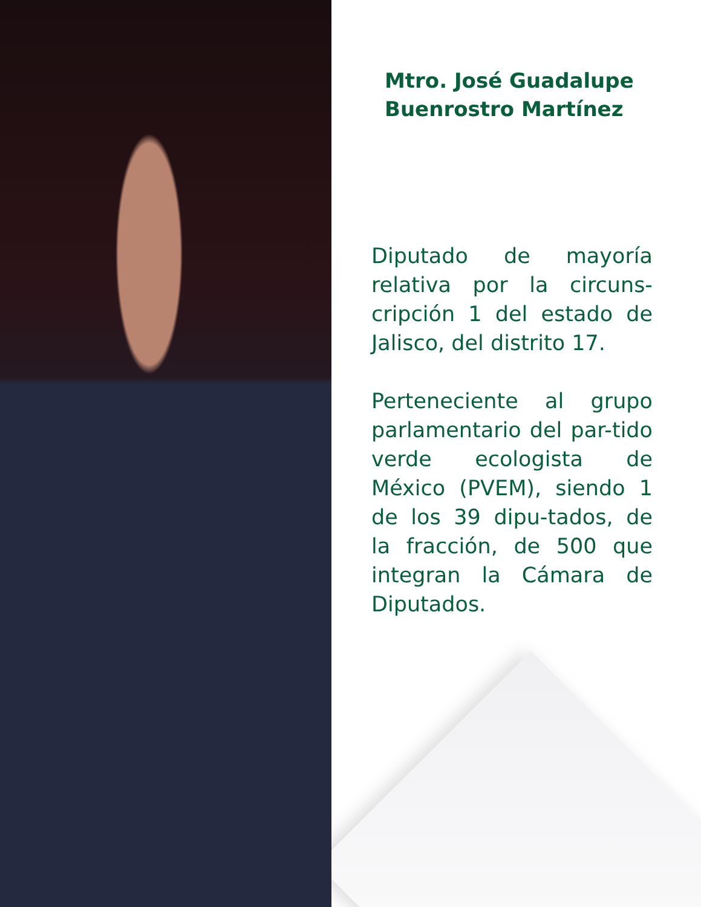Mtro. José Guadalupe
Buenrostro Martínez
Diputado de mayoría relativa por la circuns-cripción 1 del estado de Jalisco, del distrito 17.
Perteneciente al grupo parlamentario del par-tido verde ecologista de México (PVEM), siendo 1 de los 39 dipu-tados, de la fracción, de 500 que integran la Cámara de Diputados.